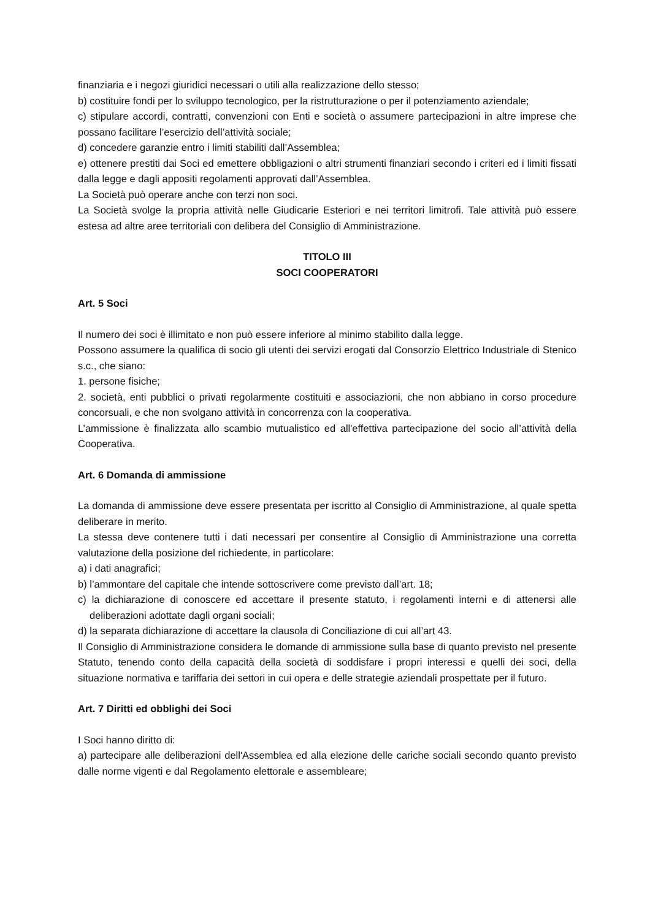finanziaria e i negozi giuridici necessari o utili alla realizzazione dello stesso;
b) costituire fondi per lo sviluppo tecnologico, per la ristrutturazione o per il potenziamento aziendale;
c) stipulare accordi, contratti, convenzioni con Enti e società o assumere partecipazioni in altre imprese che possano facilitare l’esercizio dell’attività sociale;
d) concedere garanzie entro i limiti stabiliti dall’Assemblea;
e) ottenere prestiti dai Soci ed emettere obbligazioni o altri strumenti finanziari secondo i criteri ed i limiti fissati dalla legge e dagli appositi regolamenti approvati dall’Assemblea.
La Società può operare anche con terzi non soci.
La Società svolge la propria attività nelle Giudicarie Esteriori e nei territori limitrofi. Tale attività può essere estesa ad altre aree territoriali con delibera del Consiglio di Amministrazione.
TITOLO III
SOCI COOPERATORI
Art. 5 Soci
Il numero dei soci è illimitato e non può essere inferiore al minimo stabilito dalla legge.
Possono assumere la qualifica di socio gli utenti dei servizi erogati dal Consorzio Elettrico Industriale di Stenico s.c., che siano:
1. persone fisiche;
2. società, enti pubblici o privati regolarmente costituiti e associazioni, che non abbiano in corso procedure concorsuali, e che non svolgano attività in concorrenza con la cooperativa.
L’ammissione è finalizzata allo scambio mutualistico ed all'effettiva partecipazione del socio all’attività della Cooperativa.
Art. 6 Domanda di ammissione
La domanda di ammissione deve essere presentata per iscritto al Consiglio di Amministrazione, al quale spetta deliberare in merito.
La stessa deve contenere tutti i dati necessari per consentire al Consiglio di Amministrazione una corretta valutazione della posizione del richiedente, in particolare:
a) i dati anagrafici;
b) l’ammontare del capitale che intende sottoscrivere come previsto dall’art. 18;
c) la dichiarazione di conoscere ed accettare il presente statuto, i regolamenti interni e di attenersi alle deliberazioni adottate dagli organi sociali;
d) la separata dichiarazione di accettare la clausola di Conciliazione di cui all’art 43.
Il Consiglio di Amministrazione considera le domande di ammissione sulla base di quanto previsto nel presente Statuto, tenendo conto della capacità della società di soddisfare i propri interessi e quelli dei soci, della situazione normativa e tariffaria dei settori in cui opera e delle strategie aziendali prospettate per il futuro.
Art. 7 Diritti ed obblighi dei Soci
I Soci hanno diritto di:
a) partecipare alle deliberazioni dell'Assemblea ed alla elezione delle cariche sociali secondo quanto previsto dalle norme vigenti e dal Regolamento elettorale e assembleare;